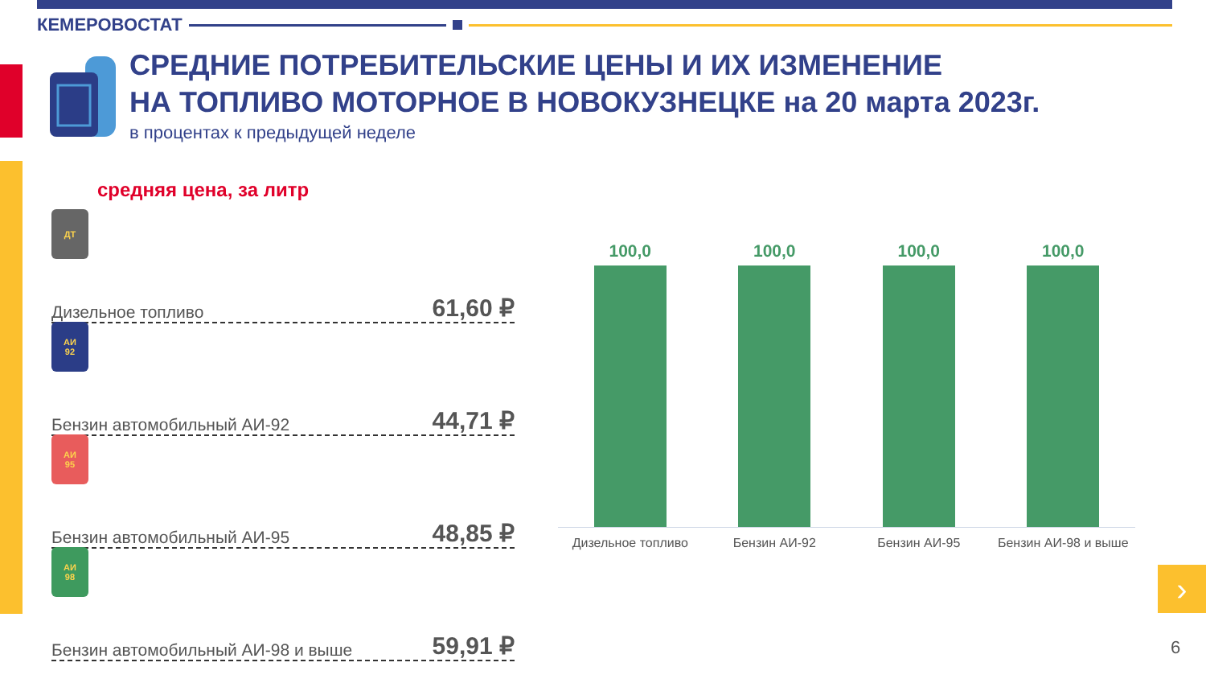КЕМЕРОВОСТАТ
СРЕДНИЕ ПОТРЕБИТЕЛЬСКИЕ ЦЕНЫ И ИХ ИЗМЕНЕНИЕ
НА ТОПЛИВО МОТОРНОЕ В НОВОКУЗНЕЦКЕ на 20 марта 2023г.
в процентах к предыдущей неделе
средняя цена, за литр
ДТ
Дизельное топливо 61,60 ₽
АИ
92
Бензин автомобильный АИ-92 44,71 ₽
АИ
95
Бензин автомобильный АИ-95 48,85 ₽
АИ
98
Бензин автомобильный АИ-98 и выше 59,91 ₽
100,0
100,0
100,0
100,0
Дизельное топливо Бензин АИ-92 Бензин АИ-95 Бензин АИ-98 и выше
›
6